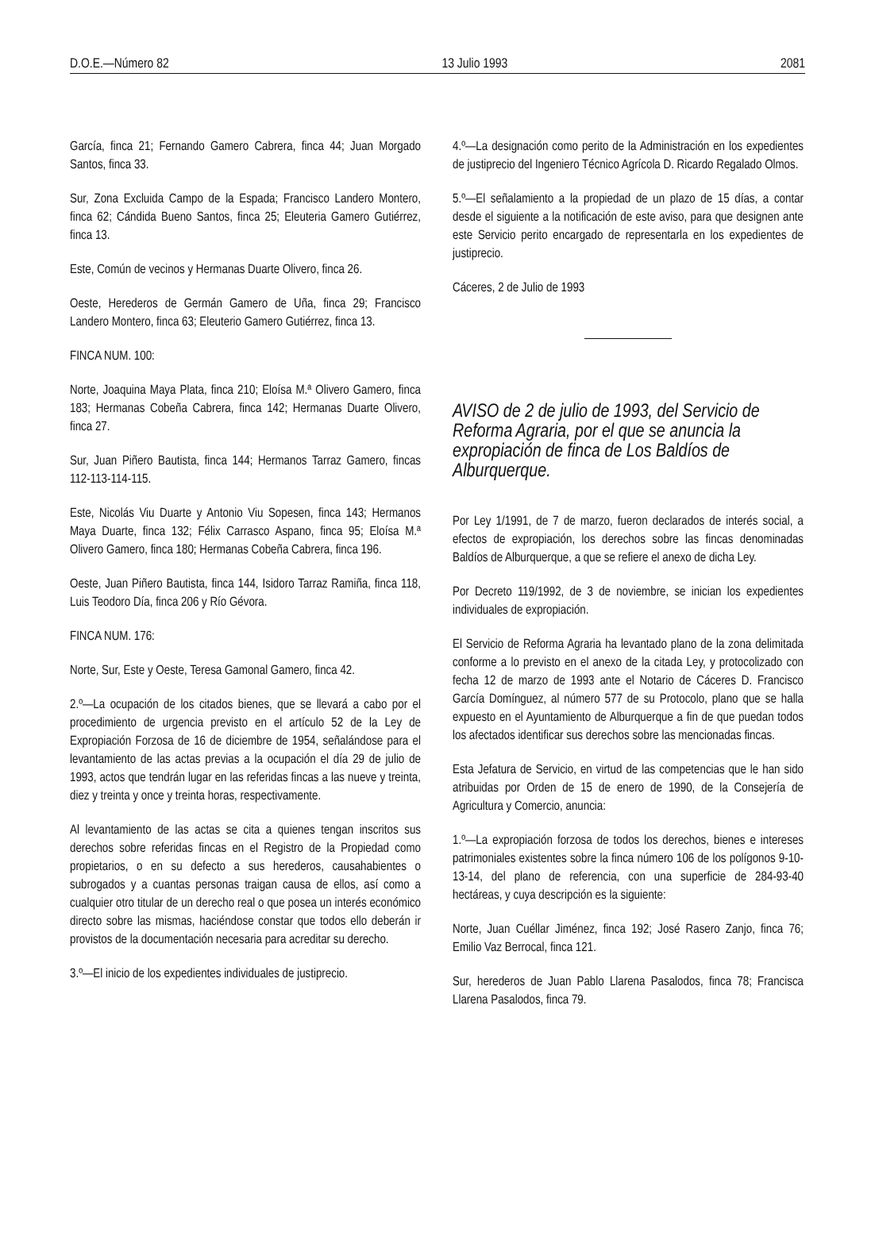D.O.E.—Número 82 13 Julio 1993 2081
García, finca 21; Fernando Gamero Cabrera, finca 44; Juan Morgado Santos, finca 33.
Sur, Zona Excluida Campo de la Espada; Francisco Landero Montero, finca 62; Cándida Bueno Santos, finca 25; Eleuteria Gamero Gutiérrez, finca 13.
Este, Común de vecinos y Hermanas Duarte Olivero, finca 26.
Oeste, Herederos de Germán Gamero de Uña, finca 29; Francisco Landero Montero, finca 63; Eleuterio Gamero Gutiérrez, finca 13.
FINCA NUM. 100:
Norte, Joaquina Maya Plata, finca 210; Eloísa M.ª Olivero Gamero, finca 183; Hermanas Cobeña Cabrera, finca 142; Hermanas Duarte Olivero, finca 27.
Sur, Juan Piñero Bautista, finca 144; Hermanos Tarraz Gamero, fincas 112-113-114-115.
Este, Nicolás Viu Duarte y Antonio Viu Sopesen, finca 143; Hermanos Maya Duarte, finca 132; Félix Carrasco Aspano, finca 95; Eloísa M.ª Olivero Gamero, finca 180; Hermanas Cobeña Cabrera, finca 196.
Oeste, Juan Piñero Bautista, finca 144, Isidoro Tarraz Ramiña, finca 118, Luis Teodoro Día, finca 206 y Río Gévora.
FINCA NUM. 176:
Norte, Sur, Este y Oeste, Teresa Gamonal Gamero, finca 42.
2.º—La ocupación de los citados bienes, que se llevará a cabo por el procedimiento de urgencia previsto en el artículo 52 de la Ley de Expropiación Forzosa de 16 de diciembre de 1954, señalándose para el levantamiento de las actas previas a la ocupación el día 29 de julio de 1993, actos que tendrán lugar en las referidas fincas a las nueve y treinta, diez y treinta y once y treinta horas, respectivamente.
Al levantamiento de las actas se cita a quienes tengan inscritos sus derechos sobre referidas fincas en el Registro de la Propiedad como propietarios, o en su defecto a sus herederos, causahabientes o subrogados y a cuantas personas traigan causa de ellos, así como a cualquier otro titular de un derecho real o que posea un interés económico directo sobre las mismas, haciéndose constar que todos ello deberán ir provistos de la documentación necesaria para acreditar su derecho.
3.º—El inicio de los expedientes individuales de justiprecio.
4.º—La designación como perito de la Administración en los expedientes de justiprecio del Ingeniero Técnico Agrícola D. Ricardo Regalado Olmos.
5.º—El señalamiento a la propiedad de un plazo de 15 días, a contar desde el siguiente a la notificación de este aviso, para que designen ante este Servicio perito encargado de representarla en los expedientes de justiprecio.
Cáceres, 2 de Julio de 1993
AVISO de 2 de julio de 1993, del Servicio de Reforma Agraria, por el que se anuncia la expropiación de finca de Los Baldíos de Alburquerque.
Por Ley 1/1991, de 7 de marzo, fueron declarados de interés social, a efectos de expropiación, los derechos sobre las fincas denominadas Baldíos de Alburquerque, a que se refiere el anexo de dicha Ley.
Por Decreto 119/1992, de 3 de noviembre, se inician los expedientes individuales de expropiación.
El Servicio de Reforma Agraria ha levantado plano de la zona delimitada conforme a lo previsto en el anexo de la citada Ley, y protocolizado con fecha 12 de marzo de 1993 ante el Notario de Cáceres D. Francisco García Domínguez, al número 577 de su Protocolo, plano que se halla expuesto en el Ayuntamiento de Alburquerque a fin de que puedan todos los afectados identificar sus derechos sobre las mencionadas fincas.
Esta Jefatura de Servicio, en virtud de las competencias que le han sido atribuidas por Orden de 15 de enero de 1990, de la Consejería de Agricultura y Comercio, anuncia:
1.º—La expropiación forzosa de todos los derechos, bienes e intereses patrimoniales existentes sobre la finca número 106 de los polígonos 9-10-13-14, del plano de referencia, con una superficie de 284-93-40 hectáreas, y cuya descripción es la siguiente:
Norte, Juan Cuéllar Jiménez, finca 192; José Rasero Zanjo, finca 76; Emilio Vaz Berrocal, finca 121.
Sur, herederos de Juan Pablo Llarena Pasalodos, finca 78; Francisca Llarena Pasalodos, finca 79.